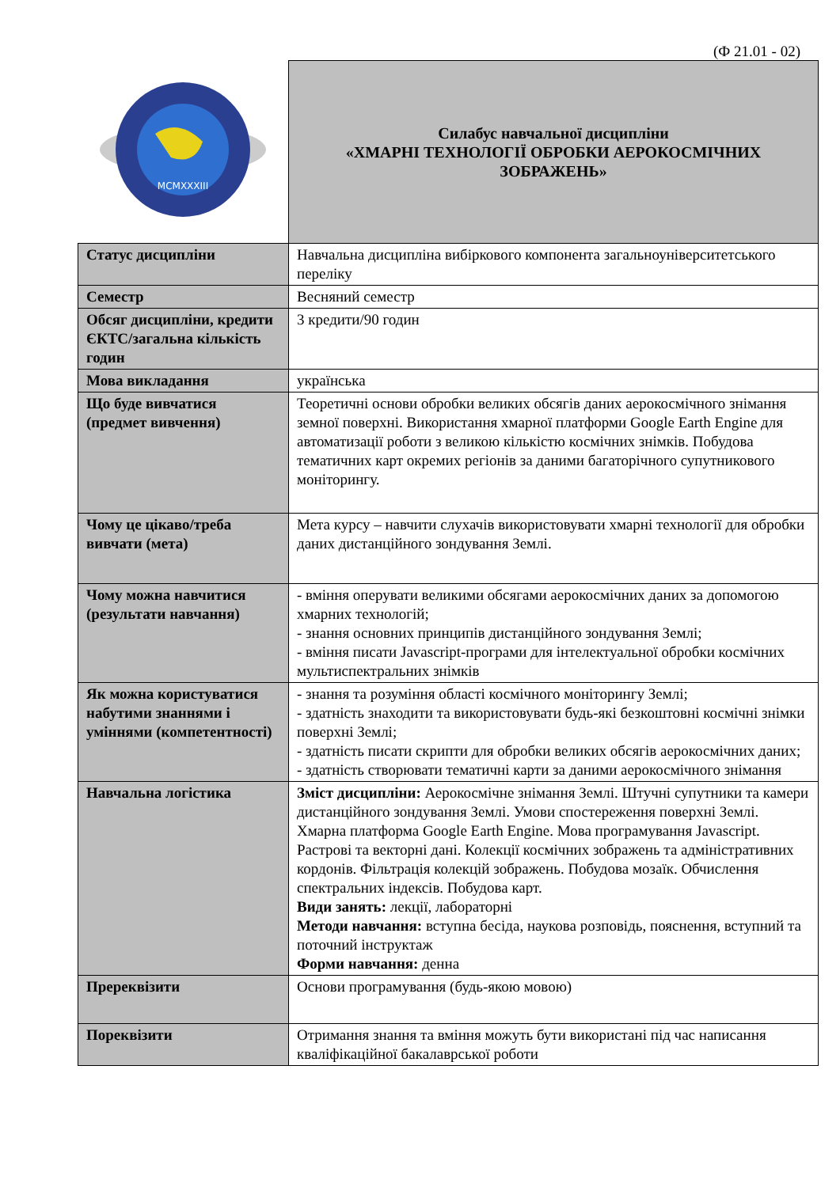(Ф 21.01 - 02)
| MCMXXXIII | Силабус навчальної дисципліни «ХМАРНІ ТЕХНОЛОГІЇ ОБРОБКИ АЕРОКОСМІЧНИХ ЗОБРАЖЕНЬ» |
| Статус дисципліни | Навчальна дисципліна вибіркового компонента загальноуніверситетського переліку |
| Семестр | Весняний семестр |
| Обсяг дисципліни, кредити ЄКТС/загальна кількість годин | 3 кредити/90 годин |
| Мова викладання | українська |
| Що буде вивчатися (предмет вивчення) | Теоретичні основи обробки великих обсягів даних аерокосмічного знімання земної поверхні. Використання хмарної платформи Google Earth Engine для автоматизації роботи з великою кількістю космічних знімків. Побудова тематичних карт окремих регіонів за даними багаторічного супутникового моніторингу. |
| Чому це цікаво/треба вивчати (мета) | Мета курсу – навчити слухачів використовувати хмарні технології для обробки даних дистанційного зондування Землі. |
| Чому можна навчитися (результати навчання) | - вміння оперувати великими обсягами аерокосмічних даних за допомогою хмарних технологій; - знання основних принципів дистанційного зондування Землі; - вміння писати Javascript-програми для інтелектуальної обробки космічних мультиспектральних знімків |
| Як можна користуватися набутими знаннями і уміннями (компетентності) | - знання та розуміння області космічного моніторингу Землі; - здатність знаходити та використовувати будь-які безкоштовні космічні знімки поверхні Землі; - здатність писати скрипти для обробки великих обсягів аерокосмічних даних; - здатність створювати тематичні карти за даними аерокосмічного знімання |
| Навчальна логістика | Зміст дисципліни: Аерокосмічне знімання Землі. Штучні супутники та камери дистанційного зондування Землі. Умови спостереження поверхні Землі. Хмарна платформа Google Earth Engine. Мова програмування Javascript. Растрові та векторні дані. Колекції космічних зображень та адміністративних кордонів. Фільтрація колекцій зображень. Побудова мозаїк. Обчислення спектральних індексів. Побудова карт. Види занять: лекції, лабораторні Методи навчання: вступна бесіда, наукова розповідь, пояснення, вступний та поточний інструктаж Форми навчання: денна |
| Пререквізити | Основи програмування (будь-якою мовою) |
| Пореквізити | Отримання знання та вміння можуть бути використані під час написання кваліфікаційної бакалаврської роботи |